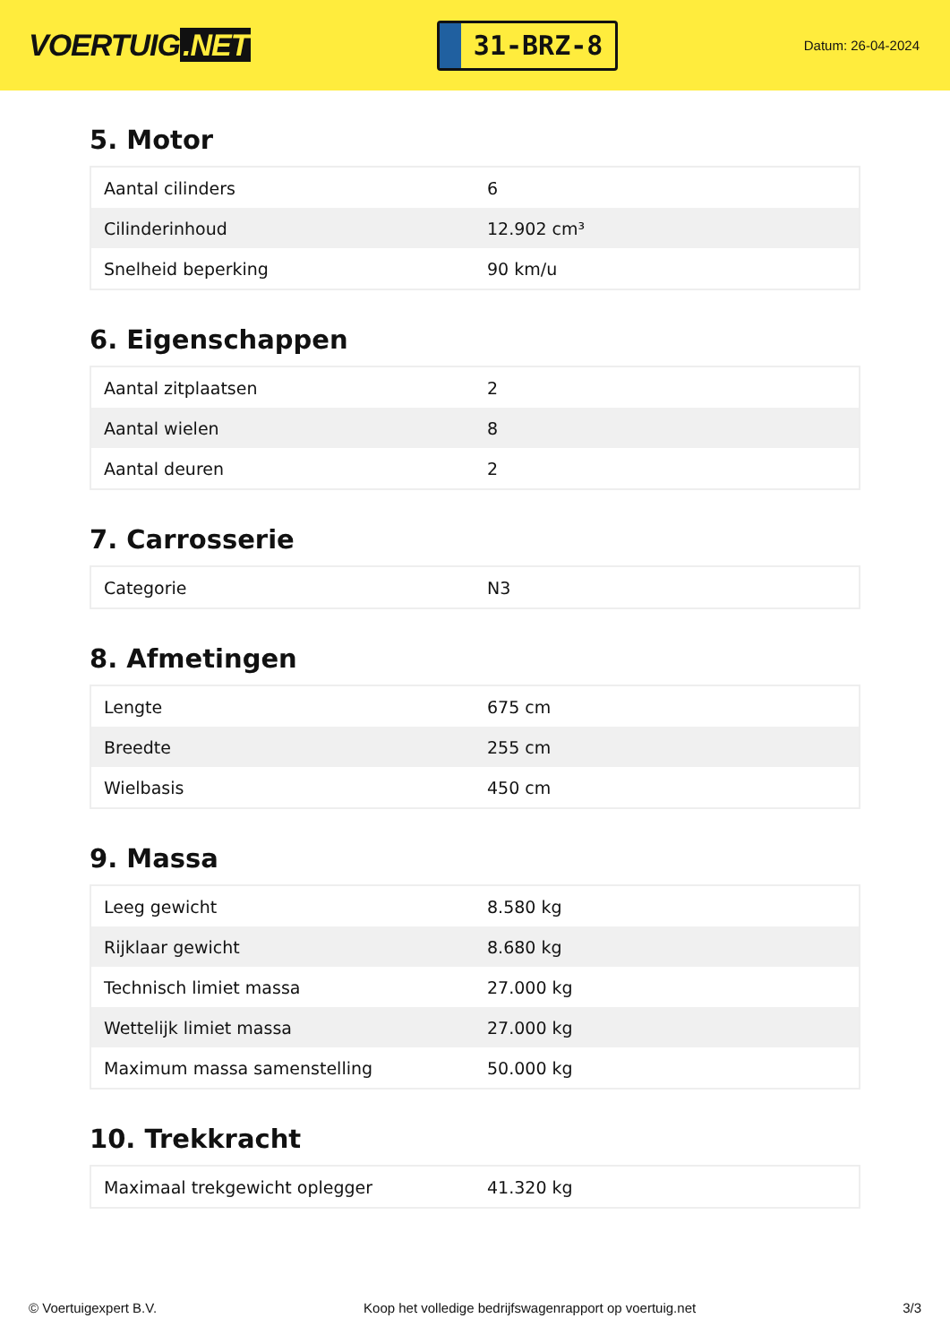VOERTUIG.NET
31-BRZ-8
Datum: 26-04-2024
5. Motor
| Aantal cilinders | 6 |
| Cilinderinhoud | 12.902 cm³ |
| Snelheid beperking | 90 km/u |
6. Eigenschappen
| Aantal zitplaatsen | 2 |
| Aantal wielen | 8 |
| Aantal deuren | 2 |
7. Carrosserie
| Categorie | N3 |
8. Afmetingen
| Lengte | 675 cm |
| Breedte | 255 cm |
| Wielbasis | 450 cm |
9. Massa
| Leeg gewicht | 8.580 kg |
| Rijklaar gewicht | 8.680 kg |
| Technisch limiet massa | 27.000 kg |
| Wettelijk limiet massa | 27.000 kg |
| Maximum massa samenstelling | 50.000 kg |
10. Trekkracht
| Maximaal trekgewicht oplegger | 41.320 kg |
© Voertuigexpert B.V. Koop het volledige bedrijfswagenrapport op voertuig.net 3/3